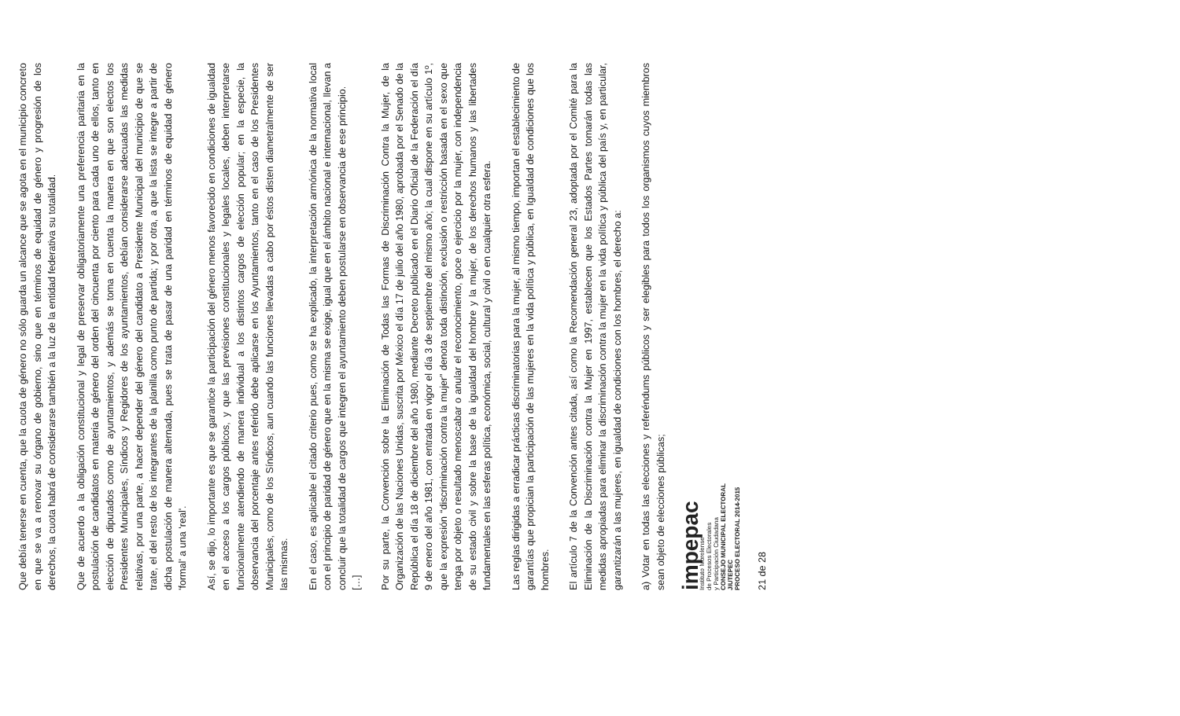Que debía tenerse en cuenta, que la cuota de género no sólo guarda un alcance que se agota en el municipio concreto en que se va a renovar su órgano de gobierno, sino que en términos de equidad de género y progresión de los derechos, la cuota habrá de considerarse también a la luz de la entidad federativa su totalidad.
Que de acuerdo a la obligación constitucional y legal de preservar obligatoriamente una preferencia paritaria en la postulación de candidatos en materia de género del orden del cincuenta por ciento para cada uno de ellos, tanto en elección de diputados como de ayuntamientos, y además se toma en cuenta la manera en que son electos los Presidentes Municipales, Síndicos y Regidores de los ayuntamientos, debían considerarse adecuadas las medidas relativas, por una parte, a hacer depender del género del candidato a Presidente Municipal del municipio de que se trate, el del resto de los integrantes de la planilla como punto de partida; y por otra, a que la lista se integre a partir de dicha postulación de manera alternada, pues se trata de pasar de una paridad en términos de equidad de género 'formal' a una 'real'.
Así, se dijo, lo importante es que se garantice la participación del género menos favorecido en condiciones de igualdad en el acceso a los cargos públicos, y que las previsiones constitucionales y legales locales, deben interpretarse funcionalmente atendiendo de manera individual a los distintos cargos de elección popular; en la especie, la observancia del porcentaje antes referido debe aplicarse en los Ayuntamientos, tanto en el caso de los Presidentes Municipales, como de los Síndicos, aun cuando las funciones llevadas a cabo por éstos disten diametralmente de ser las mismas.
En el caso, es aplicable el citado criterio pues, como se ha explicado, la interpretación armónica de la normativa local con el principio de paridad de género que en la misma se exige, igual que en el ámbito nacional e internacional, llevan a concluir que la totalidad de cargos que integren el ayuntamiento deben postularse en observancia de ese principio.
[…]
Por su parte, la Convención sobre la Eliminación de Todas las Formas de Discriminación Contra la Mujer, de la Organización de las Naciones Unidas, suscrita por México el día 17 de julio del año 1980, aprobada por el Senado de la República el día 18 de diciembre del año 1980, mediante Decreto publicado en el Diario Oficial de la Federación el día 9 de enero del año 1981, con entrada en vigor el día 3 de septiembre del mismo año; la cual dispone en su artículo 1º, que la expresión “discriminación contra la mujer” denota toda distinción, exclusión o restricción basada en el sexo que tenga por objeto o resultado menoscabar o anular el reconocimiento, goce o ejercicio por la mujer, con independencia de su estado civil y sobre la base de la igualdad del hombre y la mujer, de los derechos humanos y las libertades fundamentales en las esferas política, económica, social, cultural y civil o en cualquier otra esfera.
Las reglas dirigidas a erradicar prácticas discriminatorias para la mujer, al mismo tiempo, importan el establecimiento de garantías que propician la participación de las mujeres en la vida política y pública, en Igualdad de condiciones que los hombres.
El artículo 7 de la Convención antes citada, así como la Recomendación general 23, adoptada por el Comité para la Eliminación de la Discriminación contra la Mujer en 1997, establecen que los Estados Partes tomarán todas las medidas apropiadas para eliminar la discriminación contra la mujer en la vida política y pública del país y, en particular, garantizarán a las mujeres, en igualdad de condiciones con los hombres, el derecho a:
a) Votar en todas las elecciones y referéndums públicos y ser elegibles para todos los organismos cuyos miembros sean objeto de elecciones públicas;
impepac
Instituto Morelense
de Procesos Electorales
y Participación Ciudadana
CONSEJO MUNICIPAL ELECTORAL
JIUTEPEC
PROCESO ELECTORAL 2014-2015
21 de 28